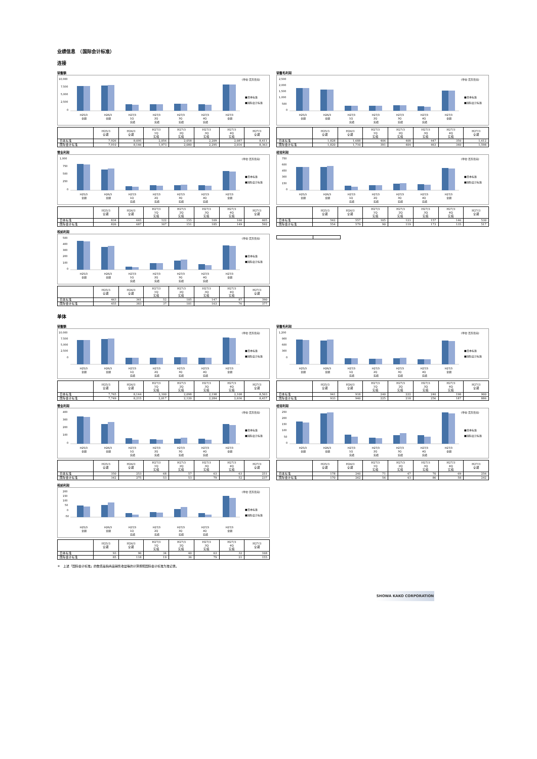业绩信息　（国际会计标准）
连接
销售额
10,000
7,500
5,000
2,500
0
(单位:百万日元)
■日本标准
■国际会计标准
H25/3
H26/3
H27/3
H27/3
H27/3
H27/3
H27/3
全期
全期
1Q
2Q
3Q
4Q
全期
实绩
实绩
实绩
实绩
| | H25/3 全期 | H26/3 全期 | H27/3 1Q 实绩 | H27/3 2Q 实绩 | H27/3 3Q 实绩 | H27/3 4Q 实绩 | H27/3 全期 |
| --- | --- | --- | --- | --- | --- | --- | --- |
| 日本标准 | 7,926 | 8,095 | 2,056 | 2,058 | 2,209 | 2,087 | 8,411 |
| 国际会计标准 | 7,910 | 8,166 | 1,973 | 2,080 | 2,295 | 2,016 | 8,363 |
销售毛利润
2,500
2,000
1,500
1,000
500
0
(单位:百万日元)
■日本标准
■国际会计标准
H25/3
H26/3
H27/3
H27/3
H27/3
H27/3
H27/3
全期
全期
1Q
2Q
3Q
4Q
全期
实绩
实绩
实绩
实绩
| | H25/3 全期 | H26/3 全期 | H27/3 1Q 实绩 | H27/3 2Q 实绩 | H27/3 3Q 实绩 | H27/3 4Q 实绩 | H27/3 全期 |
| --- | --- | --- | --- | --- | --- | --- | --- |
| 日本标准 | 1,828 | 1,688 | 406 | 408 | 447 | 350 | 1,612 |
| 国际会计标准 | 1,820 | 1,710 | 391 | 404 | 463 | 340 | 1,598 |
营业利润
1,000
750
500
250
0
(单位:百万日元)
■日本标准
■国际会计标准
H25/3
H26/3
H27/3
H27/3
H27/3
H27/3
H27/3
全期
全期
1Q
2Q
3Q
4Q
全期
实绩
实绩
实绩
实绩
| | H25/3 全期 | H26/3 全期 | H27/3 1Q 实绩 | H27/3 2Q 实绩 | H27/3 3Q 实绩 | H27/3 4Q 实绩 | H27/3 全期 |
| --- | --- | --- | --- | --- | --- | --- | --- |
| 日本标准 | 834 | 665 | 122 | 155 | 169 | 160 | 605 |
| 国际会计标准 | 826 | 687 | 107 | 151 | 185 | 149 | 592 |
经常利润
750
600
450
300
150
0
(单位:百万日元)
■日本标准
■国际会计标准
H25/3
H26/3
H27/3
H27/3
H27/3
H27/3
H27/3
全期
全期
1Q
2Q
3Q
4Q
全期
实绩
实绩
实绩
实绩
| | H25/3 全期 | H26/3 全期 | H27/3 1Q 实绩 | H27/3 2Q 实绩 | H27/3 3Q 实绩 | H27/3 4Q 实绩 | H27/3 全期 |
| --- | --- | --- | --- | --- | --- | --- | --- |
| 日本标准 | 562 | 557 | 105 | 123 | 157 | 146 | 530 |
| 国际会计标准 | 554 | 579 | 90 | 119 | 173 | 135 | 517 |
税前利润
500
400
300
200
100
0
(单位:百万日元)
■日本标准
■国际会计标准
H25/3
H26/3
H27/3
H27/3
H27/3
H27/3
H27/3
全期
全期
1Q
2Q
3Q
4Q
全期
实绩
实绩
实绩
实绩
| | H25/3 全期 | H26/3 全期 | H27/3 1Q 实绩 | H27/3 2Q 实绩 | H27/3 3Q 实绩 | H27/3 4Q 实绩 | H27/3 全期 |
| --- | --- | --- | --- | --- | --- | --- | --- |
| 日本标准 | 463 | 361 | 52 | 105 | 147 | 87 | 390 |
| 国际会计标准 | 455 | 383 | 37 | 101 | 163 | 76 | 377 |
单体
销售额
10,000
7,500
5,000
2,500
0
(单位:百万日元)
■日本标准
■国际会计标准
H25/3
H26/3
H27/3
H27/3
H27/3
H27/3
H27/3
全期
全期
1Q
2Q
3Q
4Q
全期
实绩
实绩
实绩
实绩
| | H25/3 全期 | H26/3 全期 | H27/3 1Q 实绩 | H27/3 2Q 实绩 | H27/3 3Q 实绩 | H27/3 4Q 实绩 | H27/3 全期 |
| --- | --- | --- | --- | --- | --- | --- | --- |
| 日本标准 | 7,765 | 8,144 | 2,100 | 2,098 | 2,198 | 2,108 | 8,503 |
| 国际会计标准 | 7,749 | 8,215 | 2,017 | 2,120 | 2,284 | 2,036 | 8,457 |
销售毛利润
1,200
900
600
300
0
(单位:百万日元)
■日本标准
■国际会计标准
H25/3
H26/3
H27/3
H27/3
H27/3
H27/3
H27/3
全期
全期
1Q
2Q
3Q
4Q
全期
实绩
实绩
实绩
实绩
| | H25/3 全期 | H26/3 全期 | H27/3 1Q 实绩 | H27/3 2Q 实绩 | H27/3 3Q 实绩 | H27/3 4Q 实绩 | H27/3 全期 |
| --- | --- | --- | --- | --- | --- | --- | --- |
| 日本标准 | 941 | 918 | 240 | 222 | 240 | 198 | 900 |
| 国际会计标准 | 933 | 940 | 225 | 218 | 256 | 187 | 886 |
营业利润
400
300
200
100
0
(单位:百万日元)
■日本标准
■国际会计标准
H25/3
H26/3
H27/3
H27/3
H27/3
H27/3
H27/3
全期
全期
1Q
2Q
3Q
4Q
全期
实绩
实绩
实绩
实绩
| | H25/3 全期 | H26/3 全期 | H27/3 1Q 实绩 | H27/3 2Q 实绩 | H27/3 3Q 实绩 | H27/3 4Q 实绩 | H27/3 全期 |
| --- | --- | --- | --- | --- | --- | --- | --- |
| 日本标准 | 350 | 253 | 68 | 57 | 63 | 63 | 251 |
| 国际会计标准 | 342 | 275 | 53 | 53 | 79 | 52 | 237 |
经常利润
250
200
150
100
50
0
(单位:百万日元)
■日本标准
■国际会计标准
H25/3
H26/3
H27/3
H27/3
H27/3
H27/3
H27/3
全期
全期
1Q
2Q
3Q
4Q
全期
实绩
实绩
实绩
实绩
| | H25/3 全期 | H26/3 全期 | H27/3 1Q 实绩 | H27/3 2Q 实绩 | H27/3 3Q 实绩 | H27/3 4Q 实绩 | H27/3 全期 |
| --- | --- | --- | --- | --- | --- | --- | --- |
| 日本标准 | 178 | 240 | 71 | 47 | 70 | 69 | 256 |
| 国际会计标准 | 170 | 262 | 56 | 43 | 86 | 58 | 242 |
税前利润
200
150
100
50
0
-50
(单位:百万日元)
■日本标准
■国际会计标准
H25/3
H26/3
H27/3
H27/3
H27/3
H27/3
H27/3
全期
全期
1Q
2Q
3Q
4Q
全期
实绩
实绩
实绩
实绩
| | H25/3 全期 | H26/3 全期 | H27/3 1Q 实绩 | H27/3 2Q 实绩 | H27/3 3Q 实绩 | H27/3 4Q 实绩 | H27/3 全期 |
| --- | --- | --- | --- | --- | --- | --- | --- |
| 日本标准 | 93 | 96 | 34 | 40 | 63 | 32 | 168 |
| 国际会计标准 | 85 | 118 | 19 | 36 | 79 | 21 | 155 |
＊　上述「国际会计标准」的数值是指商品销售收益等的计算按照国际会计标准为准记录。
SHOWA KAKO CORPORATION